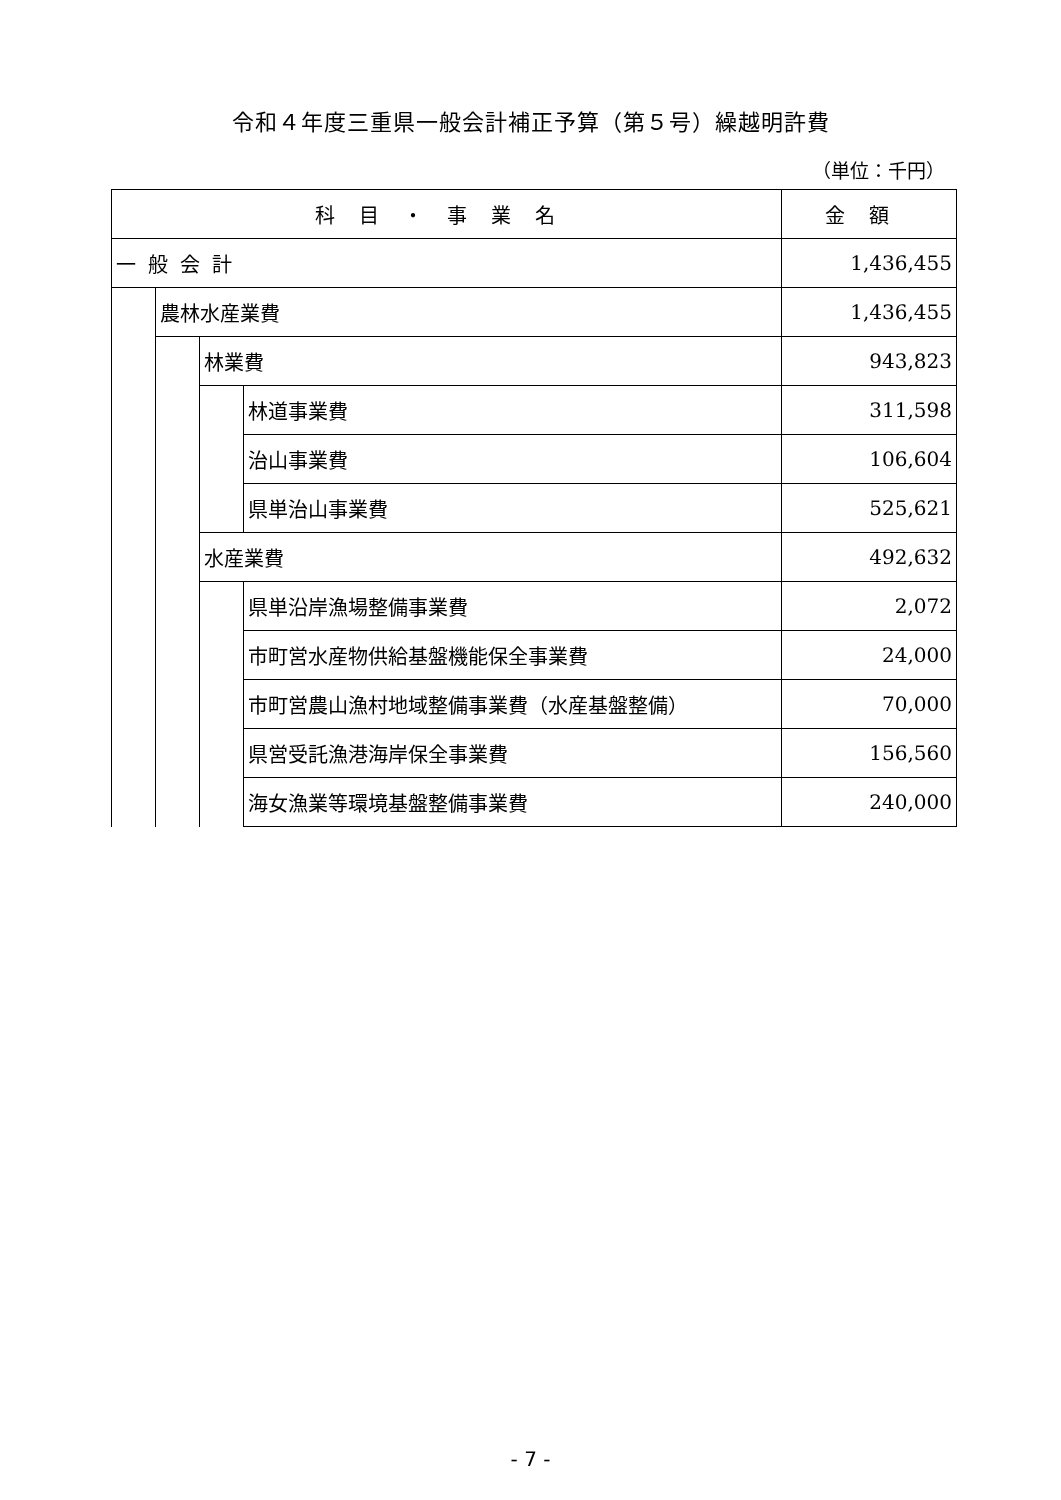令和４年度三重県一般会計補正予算（第５号）繰越明許費
（単位：千円）
| 科目・事業名 | | | | 金額 |
| --- | --- | --- | --- | --- |
| 一般会計 | | | | 1,436,455 |
| | 農林水産業費 | | | 1,436,455 |
| | | 林業費 | | 943,823 |
| | | | 林道事業費 | 311,598 |
| | | | 治山事業費 | 106,604 |
| | | | 県単治山事業費 | 525,621 |
| | | 水産業費 | | 492,632 |
| | | | 県単沿岸漁場整備事業費 | 2,072 |
| | | | 市町営水産物供給基盤機能保全事業費 | 24,000 |
| | | | 市町営農山漁村地域整備事業費（水産基盤整備） | 70,000 |
| | | | 県営受託漁港海岸保全事業費 | 156,560 |
| | | | 海女漁業等環境基盤整備事業費 | 240,000 |
- 7 -